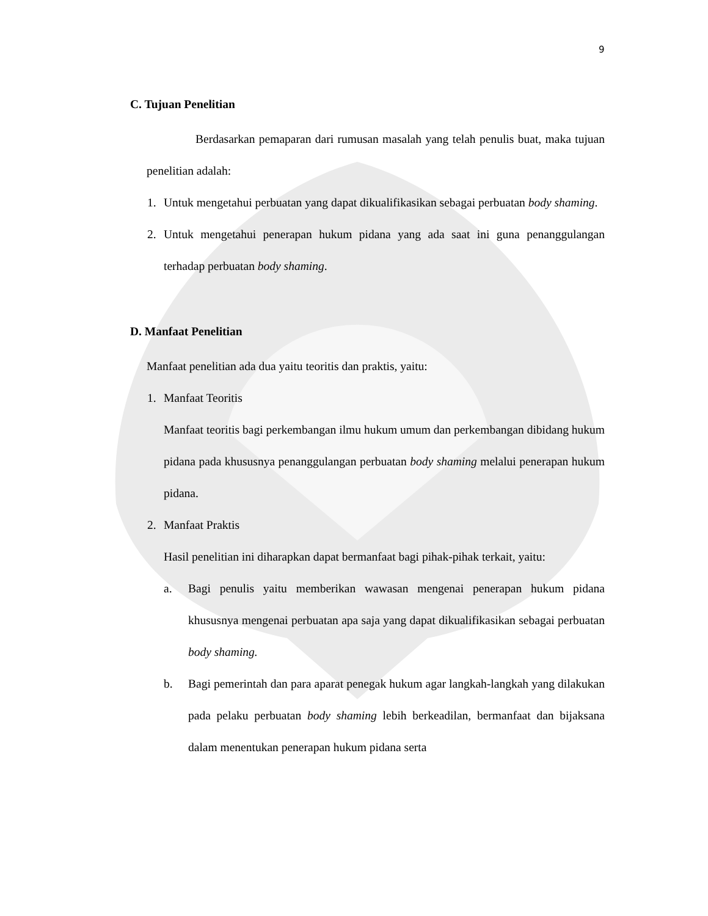9
C. Tujuan Penelitian
Berdasarkan pemaparan dari rumusan masalah yang telah penulis buat, maka tujuan penelitian adalah:
1. Untuk mengetahui perbuatan yang dapat dikualifikasikan sebagai perbuatan body shaming.
2. Untuk mengetahui penerapan hukum pidana yang ada saat ini guna penanggulangan terhadap perbuatan body shaming.
D. Manfaat Penelitian
Manfaat penelitian ada dua yaitu teoritis dan praktis, yaitu:
1. Manfaat Teoritis
Manfaat teoritis bagi perkembangan ilmu hukum umum dan perkembangan dibidang hukum pidana pada khususnya penanggulangan perbuatan body shaming melalui penerapan hukum pidana.
2. Manfaat Praktis
Hasil penelitian ini diharapkan dapat bermanfaat bagi pihak-pihak terkait, yaitu:
a. Bagi penulis yaitu memberikan wawasan mengenai penerapan hukum pidana khususnya mengenai perbuatan apa saja yang dapat dikualifikasikan sebagai perbuatan body shaming.
b. Bagi pemerintah dan para aparat penegak hukum agar langkah-langkah yang dilakukan pada pelaku perbuatan body shaming lebih berkeadilan, bermanfaat dan bijaksana dalam menentukan penerapan hukum pidana serta